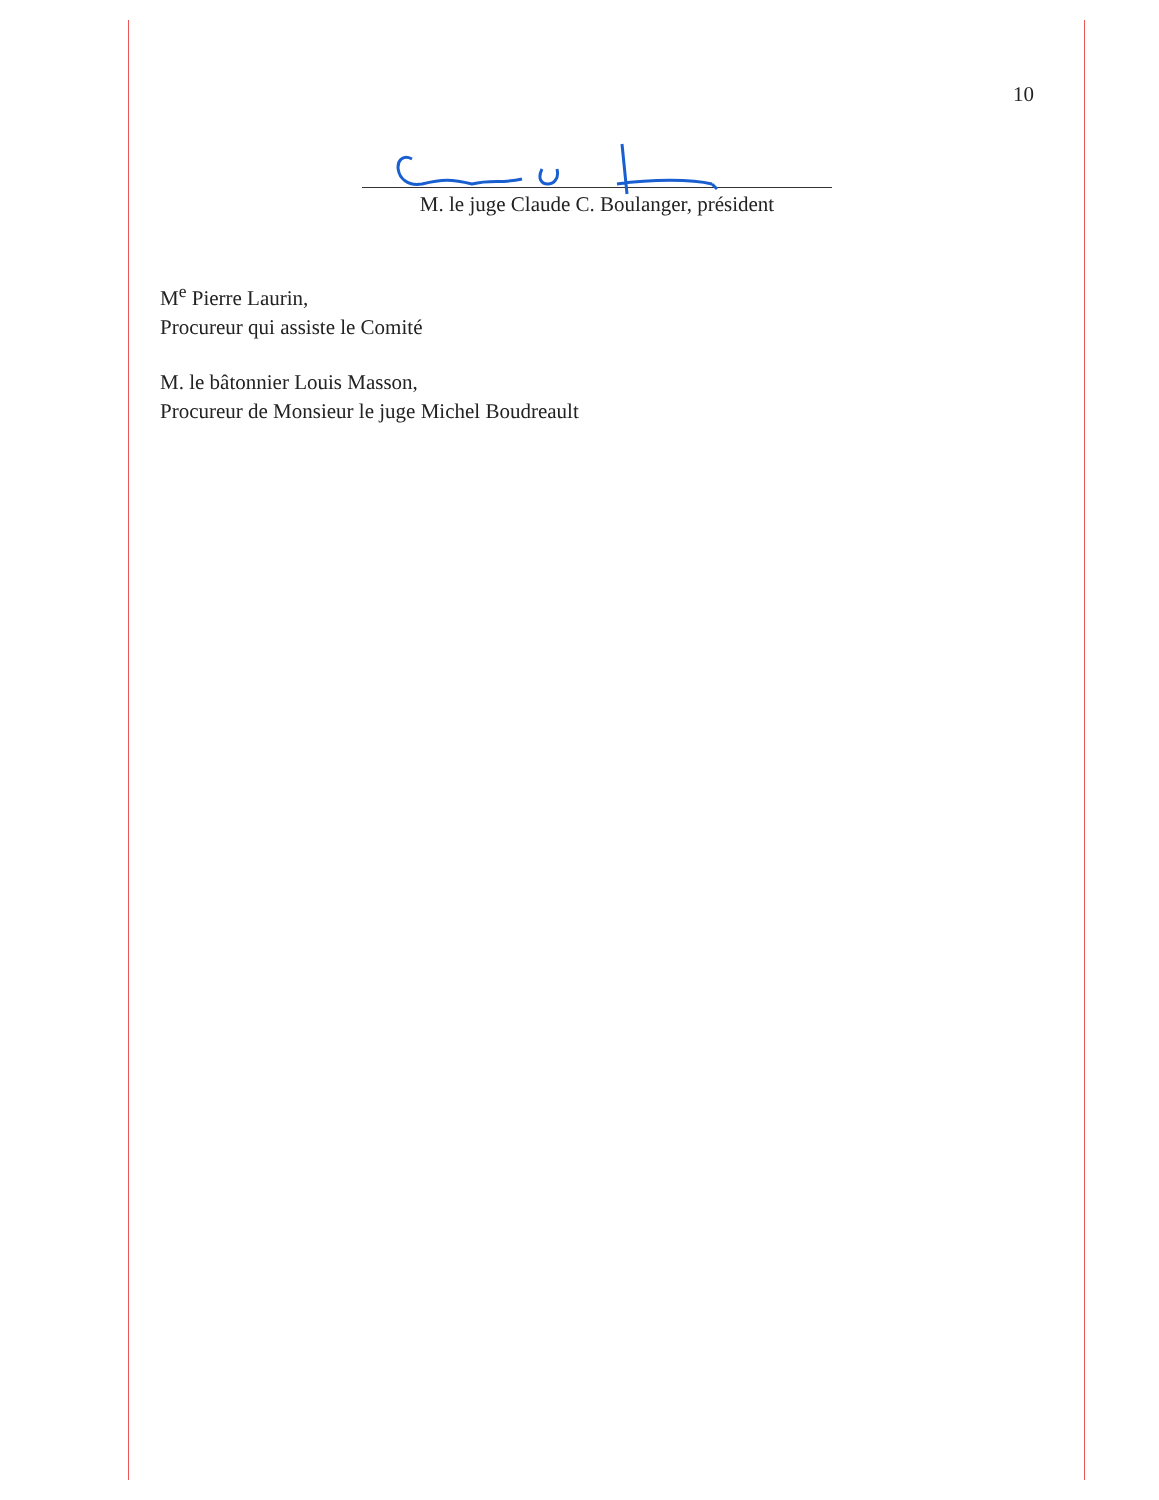10
M. le juge Claude C. Boulanger, président
M<sup>e</sup> Pierre Laurin,
Procureur qui assiste le Comité
M. le bâtonnier Louis Masson,
Procureur de Monsieur le juge Michel Boudreault